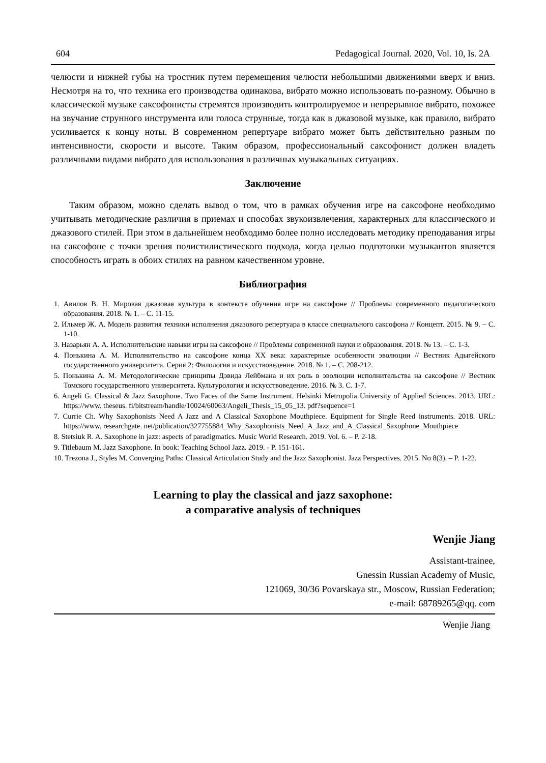604 Pedagogical Journal. 2020, Vol. 10, Is. 2A
челюсти и нижней губы на тростник путем перемещения челюсти небольшими движениями вверх и вниз. Несмотря на то, что техника его производства одинакова, вибрато можно использовать по-разному. Обычно в классической музыке саксофонисты стремятся производить контролируемое и непрерывное вибрато, похожее на звучание струнного инструмента или голоса струнные, тогда как в джазовой музыке, как правило, вибрато усиливается к концу ноты. В современном репертуаре вибрато может быть действительно разным по интенсивности, скорости и высоте. Таким образом, профессиональный саксофонист должен владеть различными видами вибрато для использования в различных музыкальных ситуациях.
Заключение
Таким образом, можно сделать вывод о том, что в рамках обучения игре на саксофоне необходимо учитывать методические различия в приемах и способах звукоизвлечения, характерных для классического и джазового стилей. При этом в дальнейшем необходимо более полно исследовать методику преподавания игры на саксофоне с точки зрения полистилистического подхода, когда целью подготовки музыкантов является способность играть в обоих стилях на равном качественном уровне.
Библиография
1. Авилов В. Н. Мировая джазовая культура в контексте обучения игре на саксофоне // Проблемы современного педагогического образования. 2018. № 1. – С. 11-15.
2. Ильмер Ж. А. Модель развития техники исполнения джазового репертуара в классе специального саксофона // Концепт. 2015. № 9. – С. 1-10.
3. Назарьян А. А. Исполнительские навыки игры на саксофоне // Проблемы современной науки и образования. 2018. № 13. – С. 1-3.
4. Понькина А. М. Исполнительство на саксофоне конца XX века: характерные особенности эволюции // Вестник Адыгейского государственного университета. Серия 2: Филология и искусствоведение. 2018. № 1. – С. 208-212.
5. Понькина А. М. Методологические принципы Дэвида Лейбмана и их роль в эволюции исполнительства на саксофоне // Вестник Томского государственного университета. Культурология и искусствоведение. 2016. № 3. С. 1-7.
6. Angeli G. Classical & Jazz Saxophone. Two Faces of the Same Instrument. Helsinki Metropolia University of Applied Sciences. 2013. URL: https://www. theseus. fi/bitstream/handle/10024/60063/Angeli_Thesis_15_05_13. pdf?sequence=1
7. Currie Ch. Why Saxophonists Need A Jazz and A Classical Saxophone Mouthpiece. Equipment for Single Reed instruments. 2018. URL: https://www. researchgate. net/publication/327755884_Why_Saxophonists_Need_A_Jazz_and_A_Classical_Saxophone_Mouthpiece
8. Stetsiuk R. A. Saxophone in jazz: aspects of paradigmatics. Music World Research. 2019. Vol. 6. – P. 2-18.
9. Titlebaum M. Jazz Saxophone. In book: Teaching School Jazz. 2019. - P. 151-161.
10. Trezona J., Styles M. Converging Paths: Classical Articulation Study and the Jazz Saxophonist. Jazz Perspectives. 2015. No 8(3). – P. 1-22.
Learning to play the classical and jazz saxophone:
a comparative analysis of techniques
Wenjie Jiang
Assistant-trainee,
Gnessin Russian Academy of Music,
121069, 30/36 Povarskaya str., Moscow, Russian Federation;
e-mail: 68789265@qq. com
Wenjie Jiang